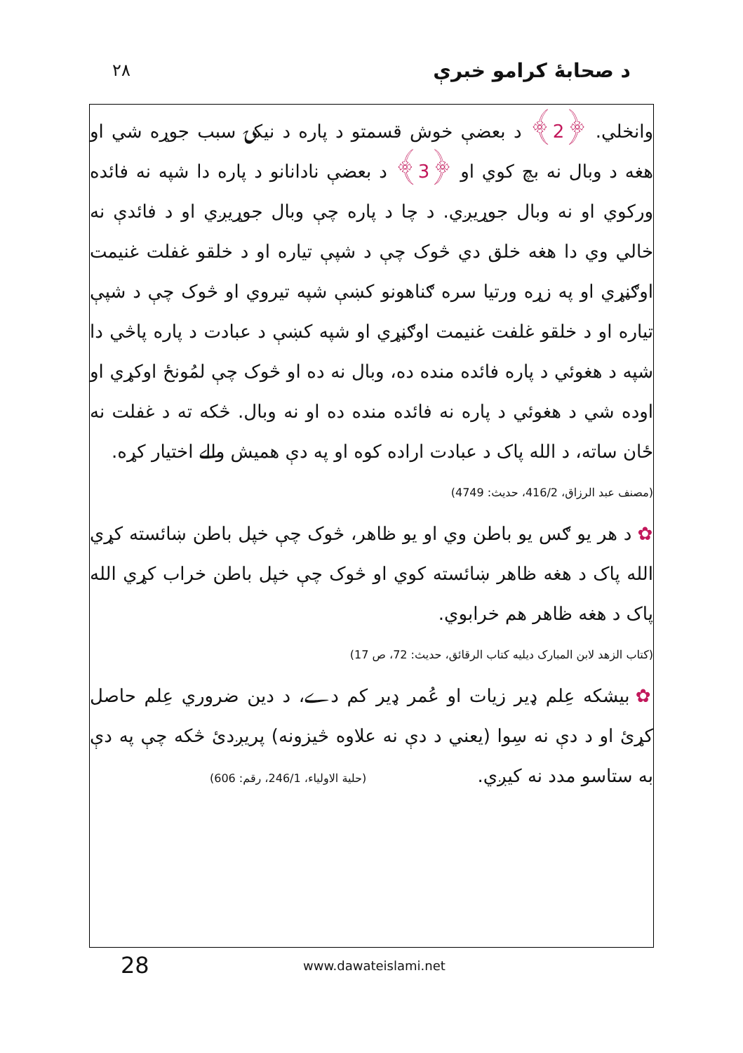٢٨ د صحابهٔ کرامو خبرې
وانخلي. ﴿2﴾ د بعضې خوش قسمتو د پاره د نیکۍ سبب جوړه شي او هغه د وبال نه بچ کوي او ﴿3﴾ د بعضې نادانانو د پاره دا شپه نه فائده ورکوي او نه وبال جوړیږي. د چا د پاره چې وبال جوړیږي او د فائدې نه خالي وي دا هغه خلق دي څوک چې د شپې تیاره او د خلقو غفلت غنیمت اوګڼړي او په زړه ورتیا سره ګناهونو کښې شپه تیروي او څوک چې د شپې تیاره او د خلقو غلفت غنیمت اوګڼړي او شپه کښې د عبادت د پاره پاڅي دا شپه د هغوئي د پاره فائده منده ده، وبال نه ده او څوک چې لمُونځ اوکړي او اوده شي د هغوئي د پاره نه فائده منده ده او نه وبال. څکه ته د غفلت نه ځان ساته، د الله پاک د عبادت اراده کوه او په دې همیش والے اختیار کړه.
(مصنف عبد الرزاق، 416/2، حدیث: 4749)
✿ د هر یو ګس یو باطن وي او یو ظاهر، څوک چې خپل باطن ښائسته کړي الله پاک د هغه ظاهر ښائسته کوي او څوک چې خپل باطن خراب کړي الله پاک د هغه ظاهر هم خرابوي.
(کتاب الزهد لابن المبارک دیلیه کتاب الرقائق، حدیث: 72، ص 17)
✿ بیشکه عِلم ډیر زیات او عُمر ډیر کم دے، د دین ضروري عِلم حاصل کړئ او د دې نه سِوا (یعني د دې نه علاوه څیزونه) پریږدئ څکه چې په دې به ستاسو مدد نه کیږي. (حلیة الاولیاء، 246/1، رقم: 606)
28 www.dawateislami.net